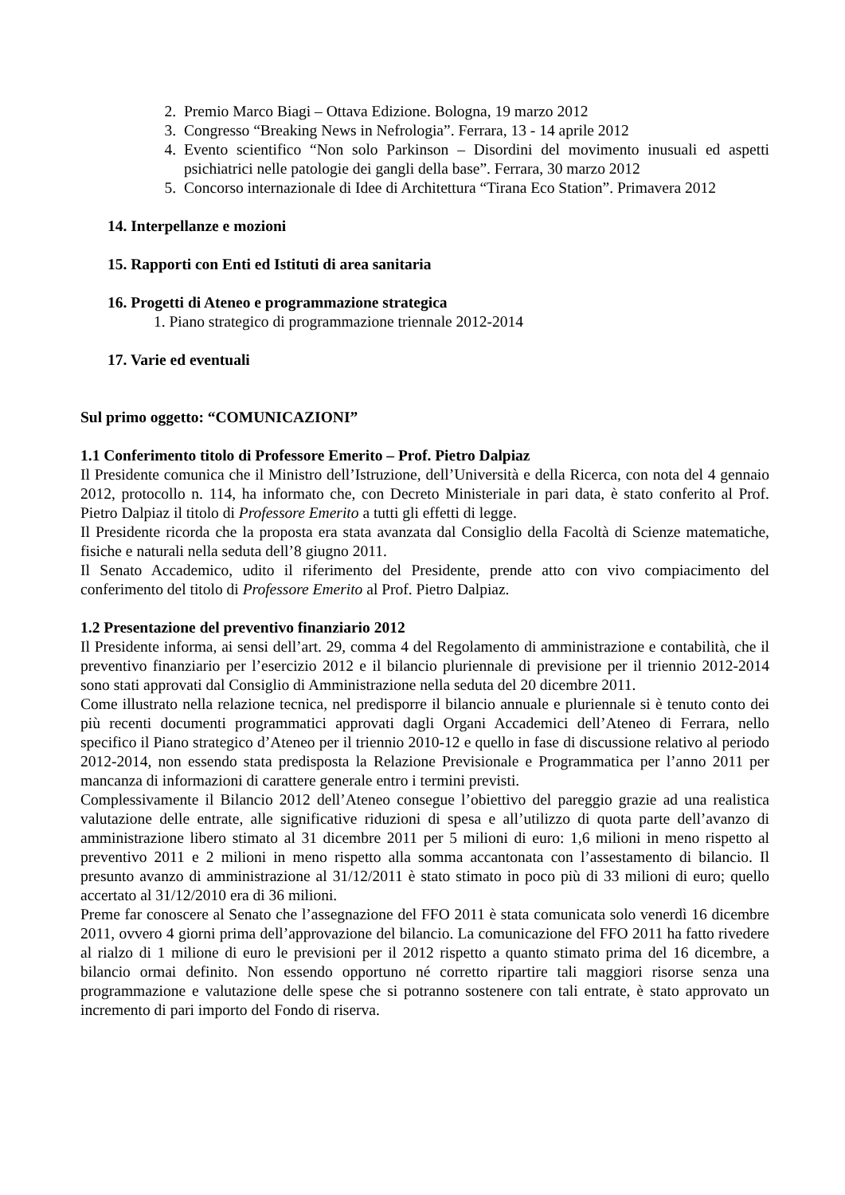2. Premio Marco Biagi – Ottava Edizione. Bologna, 19 marzo 2012
3. Congresso “Breaking News in Nefrologia”. Ferrara, 13 - 14 aprile 2012
4. Evento scientifico “Non solo Parkinson – Disordini del movimento inusuali ed aspetti psichiatrici nelle patologie dei gangli della base”. Ferrara, 30 marzo 2012
5. Concorso internazionale di Idee di Architettura “Tirana Eco Station”. Primavera 2012
14. Interpellanze e mozioni
15. Rapporti con Enti ed Istituti di area sanitaria
16. Progetti di Ateneo e programmazione strategica
1. Piano strategico di programmazione triennale 2012-2014
17. Varie ed eventuali
Sul primo oggetto: “COMUNICAZIONI”
1.1 Conferimento titolo di Professore Emerito – Prof. Pietro Dalpiaz
Il Presidente comunica che il Ministro dell’Istruzione, dell’Università e della Ricerca, con nota del 4 gennaio 2012, protocollo n. 114, ha informato che, con Decreto Ministeriale in pari data, è stato conferito al Prof. Pietro Dalpiaz il titolo di Professore Emerito a tutti gli effetti di legge.
Il Presidente ricorda che la proposta era stata avanzata dal Consiglio della Facoltà di Scienze matematiche, fisiche e naturali nella seduta dell’8 giugno 2011.
Il Senato Accademico, udito il riferimento del Presidente, prende atto con vivo compiacimento del conferimento del titolo di Professore Emerito al Prof. Pietro Dalpiaz.
1.2 Presentazione del preventivo finanziario 2012
Il Presidente informa, ai sensi dell’art. 29, comma 4 del Regolamento di amministrazione e contabilità, che il preventivo finanziario per l’esercizio 2012 e il bilancio pluriennale di previsione per il triennio 2012-2014 sono stati approvati dal Consiglio di Amministrazione nella seduta del 20 dicembre 2011.
Come illustrato nella relazione tecnica, nel predisporre il bilancio annuale e pluriennale si è tenuto conto dei più recenti documenti programmatici approvati dagli Organi Accademici dell’Ateneo di Ferrara, nello specifico il Piano strategico d’Ateneo per il triennio 2010-12 e quello in fase di discussione relativo al periodo 2012-2014, non essendo stata predisposta la Relazione Previsionale e Programmatica per l’anno 2011 per mancanza di informazioni di carattere generale entro i termini previsti.
Complessivamente il Bilancio 2012 dell’Ateneo consegue l’obiettivo del pareggio grazie ad una realistica valutazione delle entrate, alle significative riduzioni di spesa e all’utilizzo di quota parte dell’avanzo di amministrazione libero stimato al 31 dicembre 2011 per 5 milioni di euro: 1,6 milioni in meno rispetto al preventivo 2011 e 2 milioni in meno rispetto alla somma accantonata con l’assestamento di bilancio. Il presunto avanzo di amministrazione al 31/12/2011 è stato stimato in poco più di 33 milioni di euro; quello accertato al 31/12/2010 era di 36 milioni.
Preme far conoscere al Senato che l’assegnazione del FFO 2011 è stata comunicata solo venerdì 16 dicembre 2011, ovvero 4 giorni prima dell’approvazione del bilancio. La comunicazione del FFO 2011 ha fatto rivedere al rialzo di 1 milione di euro le previsioni per il 2012 rispetto a quanto stimato prima del 16 dicembre, a bilancio ormai definito. Non essendo opportuno né corretto ripartire tali maggiori risorse senza una programmazione e valutazione delle spese che si potranno sostenere con tali entrate, è stato approvato un incremento di pari importo del Fondo di riserva.